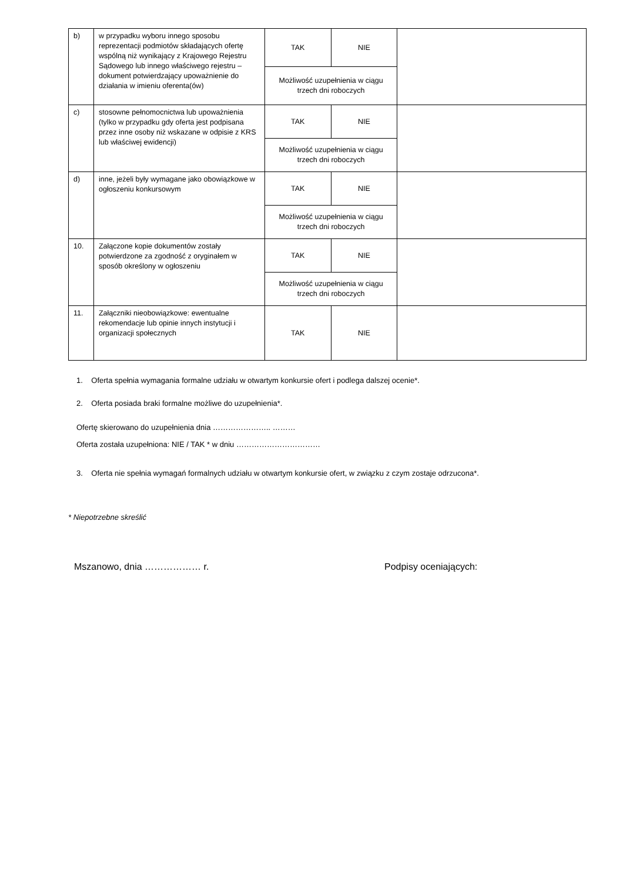| b) | w przypadku wyboru innego sposobu reprezentacji podmiotów składających ofertę wspólną niż wynikający z Krajowego Rejestru Sądowego lub innego właściwego rejestru – dokument potwierdzający upoważnienie do działania w imieniu oferenta(ów) | TAK | NIE | |
| | | Możliwość uzupełnienia w ciągu trzech dni roboczych | | |
| c) | stosowne pełnomocnictwa lub upoważnienia (tylko w przypadku gdy oferta jest podpisana przez inne osoby niż wskazane w odpisie z KRS lub właściwej ewidencji) | TAK | NIE | |
| | | Możliwość uzupełnienia w ciągu trzech dni roboczych | | |
| d) | inne, jeżeli były wymagane jako obowiązkowe w ogłoszeniu konkursowym | TAK | NIE | |
| | | Możliwość uzupełnienia w ciągu trzech dni roboczych | | |
| 10. | Załączone kopie dokumentów zostały potwierdzone za zgodność z oryginałem w sposób określony w ogłoszeniu | TAK | NIE | |
| | | Możliwość uzupełnienia w ciągu trzech dni roboczych | | |
| 11. | Załączniki nieobowiązkowe: ewentualne rekomendacje lub opinie innych instytucji i organizacji społecznych | TAK | NIE | |
1. Oferta spełnia wymagania formalne udziału w otwartym konkursie ofert i podlega dalszej ocenie*.
2. Oferta posiada braki formalne możliwe do uzupełnienia*.
Ofertę skierowano do uzupełnienia dnia ………………….. ………
Oferta została uzupełniona: NIE / TAK * w dniu ……………………………
3. Oferta nie spełnia wymagań formalnych udziału w otwartym konkursie ofert, w związku z czym zostaje odrzucona*.
* Niepotrzebne skreślić
Mszanowo, dnia ……………… r. Podpisy oceniających: